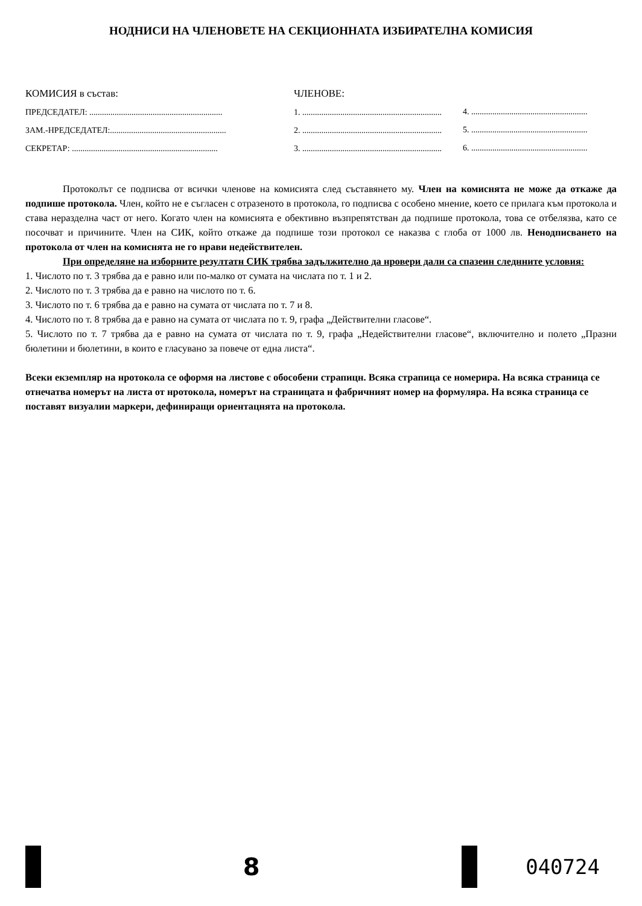НОДНИСИ НА ЧЛЕНОВЕТЕ НА СЕКЦИОННАТА ИЗБИРАТЕЛНА КОМИСИЯ
КОМИСИЯ в състав:
ПРЕДСЕДАТЕЛ: ...............................................................
ЗАМ.-НРЕДСЕДАТЕЛ:.......................................................
СЕКРЕТАР: .....................................................................
ЧЛЕНОВЕ:
1. ..................................................................
2. ..................................................................
3. ..................................................................
4. .......................................................
5. .......................................................
6. .......................................................
Протоколът се подписва от всички членове на комисията след съставянето му. Член на комиснята не може да откаже да подпише протокола. Член, който не е съгласен с отразеното в протокола, го подписва с особено мнение, което се прилага към протокола и става неразделна част от него. Когато член на комисията е обективно възпрепятстван да подпише протокола, това се отбелязва, като се посочват и причините. Член на СИК, който откаже да подпише този протокол се наказва с глоба от 1000 лв. Ненодписването на протокола от член на комиснята не го нрави недействителен.
При определяне на изборните резултатн СИК трябва задължително да нровери дали са спазеин следнните условия:
1. Числото по т. 3 трябва да е равно или по-малко от сумата на числата по т. 1 и 2.
2. Числото по т. 3 трябва да е равно на числото по т. 6.
3. Числото по т. 6 трябва да е равно на сумата от числата по т. 7 и 8.
4. Числото по т. 8 трябва да е равно на сумата от числата по т. 9, графа „Действителни гласове“.
5. Числото по т. 7 трябва да е равно на сумата от числата по т. 9, графа „Недействителни гласове“, включително и полето „Празни бюлетини и бюлетини, в които е гласувано за повече от една листа“.
Всеки екземпляр на нротокола се оформя на листове с обособени страпицн. Всяка страпица се номерира. На всяка страница се отнечатва номерът на листа от нротокола, номерът на страницата н фабричният номер на формуляра. На всяка страница се поставят визуалии маркери, дефиниращи ориентацнята на протокола.
8
040724